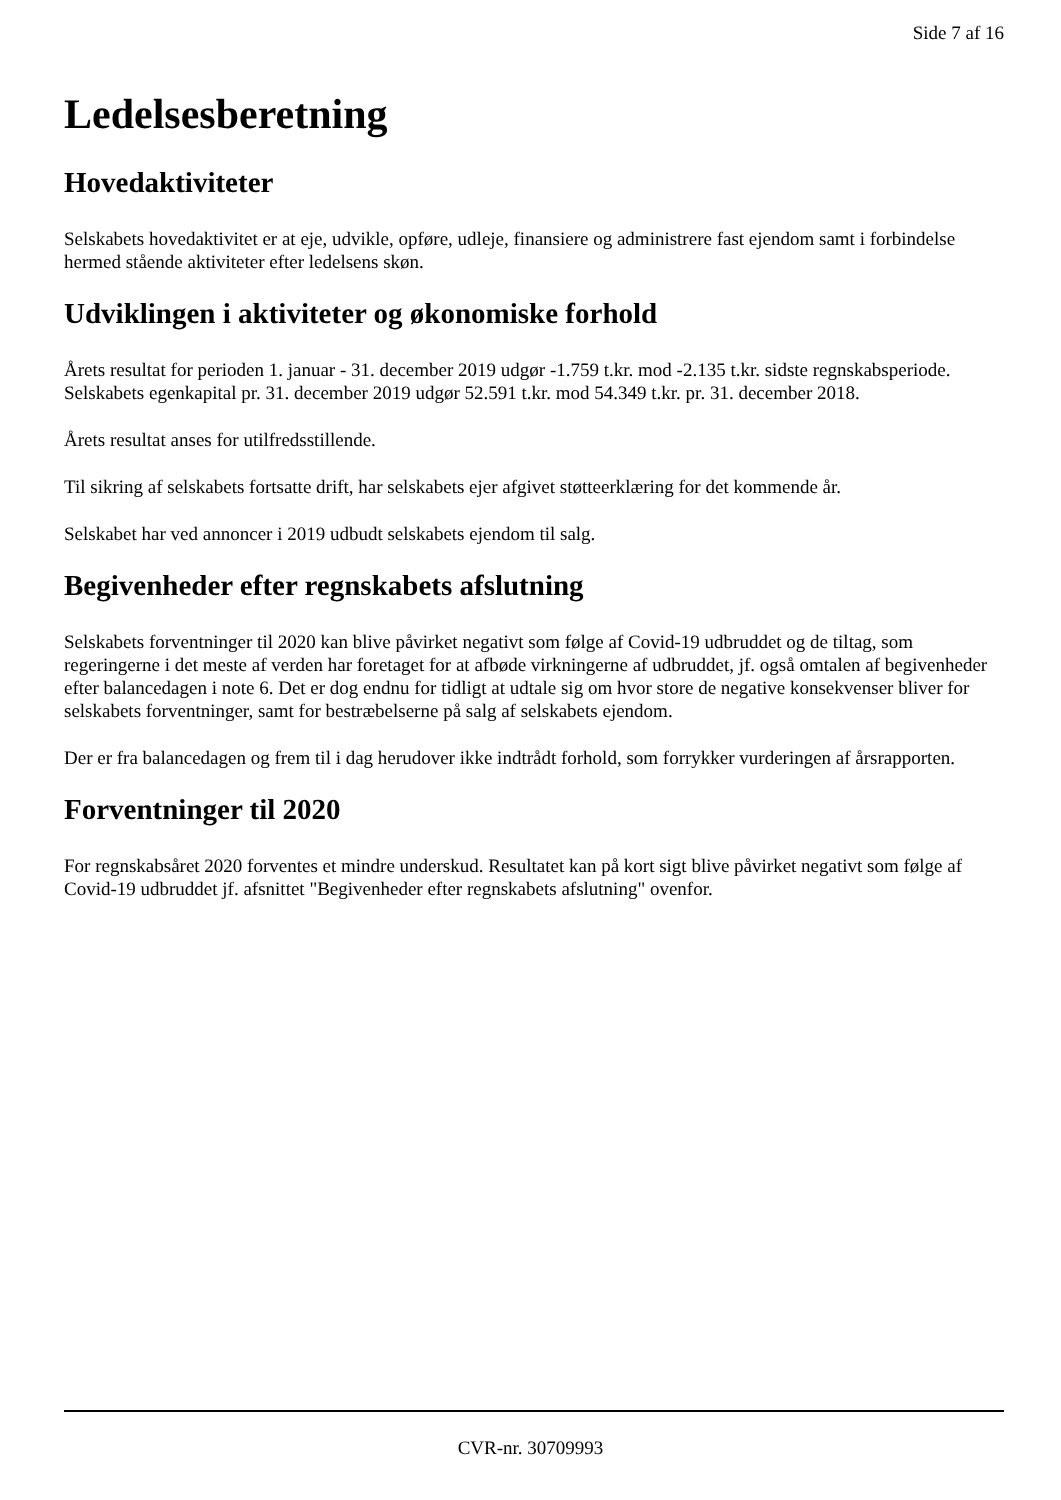Side 7 af 16
Ledelsesberetning
Hovedaktiviteter
Selskabets hovedaktivitet er at eje, udvikle, opføre, udleje, finansiere og administrere fast ejendom samt i forbindelse hermed stående aktiviteter efter ledelsens skøn.
Udviklingen i aktiviteter og økonomiske forhold
Årets resultat for perioden 1. januar - 31. december 2019 udgør -1.759 t.kr. mod -2.135 t.kr. sidste regnskabsperiode. Selskabets egenkapital pr. 31. december 2019 udgør 52.591 t.kr. mod 54.349 t.kr. pr. 31. december 2018.
Årets resultat anses for utilfredsstillende.
Til sikring af selskabets fortsatte drift, har selskabets ejer afgivet støtteerklæring for det kommende år.
Selskabet har ved annoncer i 2019 udbudt selskabets ejendom til salg.
Begivenheder efter regnskabets afslutning
Selskabets forventninger til 2020 kan blive påvirket negativt som følge af Covid-19 udbruddet og de tiltag, som regeringerne i det meste af verden har foretaget for at afbøde virkningerne af udbruddet, jf. også omtalen af begivenheder efter balancedagen i note 6. Det er dog endnu for tidligt at udtale sig om hvor store de negative konsekvenser bliver for selskabets forventninger, samt for bestræbelserne på salg af selskabets ejendom.
Der er fra balancedagen og frem til i dag herudover ikke indtrådt forhold, som forrykker vurderingen af årsrapporten.
Forventninger til 2020
For regnskabsåret 2020 forventes et mindre underskud. Resultatet kan på kort sigt blive påvirket negativt som følge af Covid-19 udbruddet jf. afsnittet "Begivenheder efter regnskabets afslutning" ovenfor.
CVR-nr. 30709993